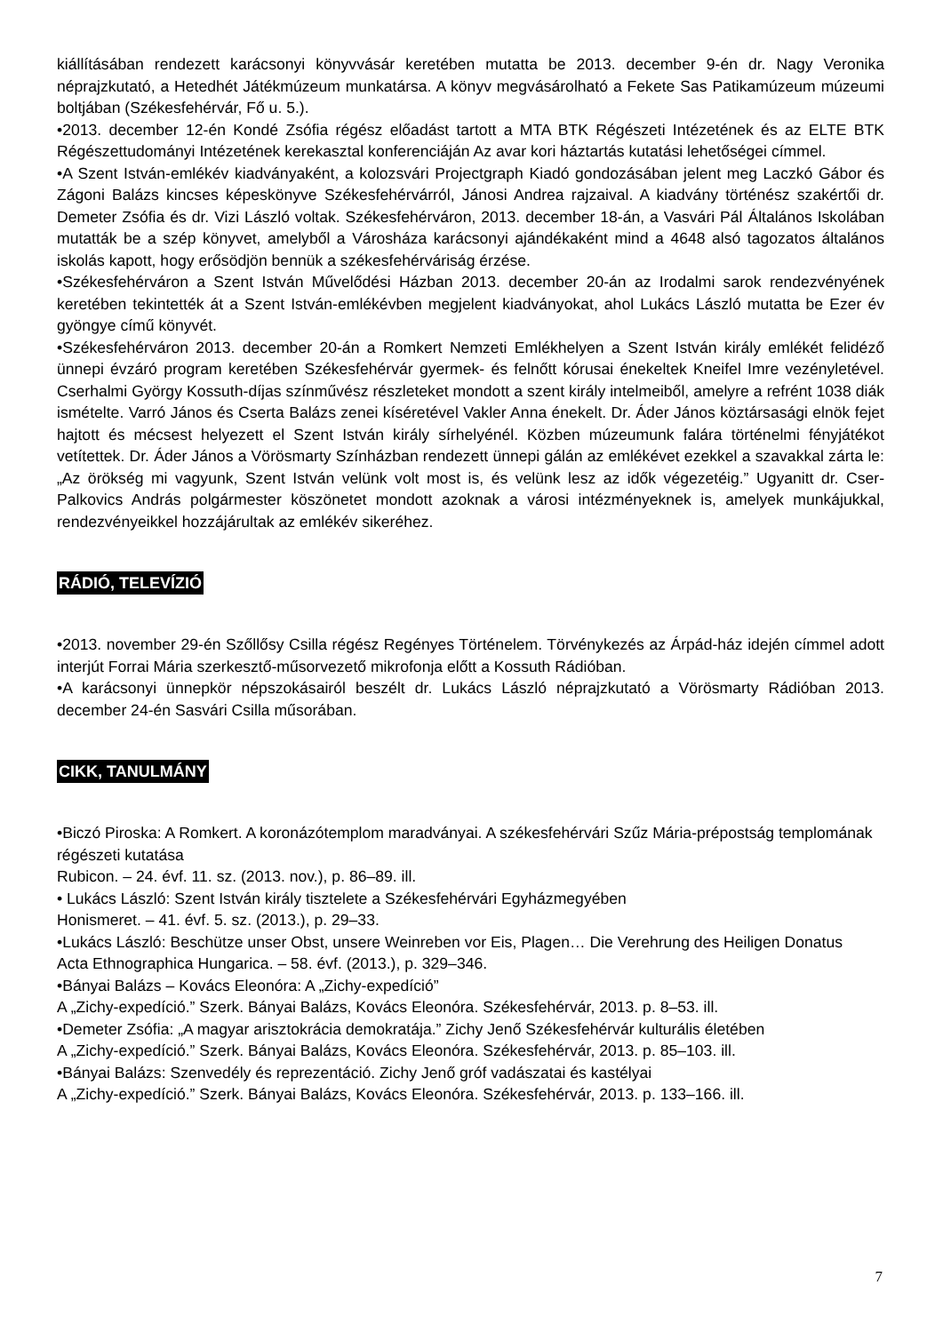kiállításában rendezett karácsonyi könyvvásár keretében mutatta be 2013. december 9-én dr. Nagy Veronika néprajzkutató, a Hetedhét Játékmúzeum munkatársa. A könyv megvásárolható a Fekete Sas Patikamúzeum múzeumi boltjában (Székesfehérvár, Fő u. 5.).
•2013. december 12-én Kondé Zsófia régész előadást tartott a MTA BTK Régészeti Intézetének és az ELTE BTK Régészettudományi Intézetének kerekasztal konferenciáján Az avar kori háztartás kutatási lehetőségei címmel.
•A Szent István-emlékév kiadványaként, a kolozsvári Projectgraph Kiadó gondozásában jelent meg Laczkó Gábor és Zágoni Balázs kincses képeskönyve Székesfehérvárról, Jánosi Andrea rajzaival. A kiadvány történész szakértői dr. Demeter Zsófia és dr. Vizi László voltak. Székesfehérváron, 2013. december 18-án, a Vasvári Pál Általános Iskolában mutatták be a szép könyvet, amelyből a Városháza karácsonyi ajándékaként mind a 4648 alsó tagozatos általános iskolás kapott, hogy erősödjön bennük a székesfehérváriság érzése.
•Székesfehérváron a Szent István Művelődési Házban 2013. december 20-án az Irodalmi sarok rendezvényének keretében tekintették át a Szent István-emlékévben megjelent kiadványokat, ahol Lukács László mutatta be Ezer év gyöngye című könyvét.
•Székesfehérváron 2013. december 20-án a Romkert Nemzeti Emlékhelyen a Szent István király emlékét felidéző ünnepi évzáró program keretében Székesfehérvár gyermek- és felnőtt kórusai énekeltek Kneifel Imre vezényletével. Cserhalmi György Kossuth-díjas színművész részleteket mondott a szent király intelmeiből, amelyre a refrént 1038 diák ismételte. Varró János és Cserta Balázs zenei kíséretével Vakler Anna énekelt. Dr. Áder János köztársasági elnök fejet hajtott és mécsest helyezett el Szent István király sírhelyénél. Közben múzeumunk falára történelmi fényjátékot vetítettek. Dr. Áder János a Vörösmarty Színházban rendezett ünnepi gálán az emlékévet ezekkel a szavakkal zárta le: „Az örökség mi vagyunk, Szent István velünk volt most is, és velünk lesz az idők végezetéig.” Ugyanitt dr. Cser-Palkovics András polgármester köszönetet mondott azoknak a városi intézményeknek is, amelyek munkájukkal, rendezvényeikkel hozzájárultak az emlékév sikeréhez.
RÁDIÓ, TELEVÍZIÓ
•2013. november 29-én Szőllősy Csilla régész Regényes Történelem. Törvénykezés az Árpád-ház idején címmel adott interjút Forrai Mária szerkesztő-műsorvezető mikrofonja előtt a Kossuth Rádióban.
•A karácsonyi ünnepkör népszokásairól beszélt dr. Lukács László néprajzkutató a Vörösmarty Rádióban 2013. december 24-én Sasvári Csilla műsorában.
CIKK, TANULMÁNY
•Biczó Piroska: A Romkert. A koronázótemplom maradványai. A székesfehérvári Szűz Mária-prépostság templomának régészeti kutatása
Rubicon. – 24. évf. 11. sz. (2013. nov.), p. 86–89. ill.
• Lukács László: Szent István király tisztelete a Székesfehérvári Egyházmegyében
Honismeret. – 41. évf. 5. sz. (2013.), p. 29–33.
•Lukács László: Beschütze unser Obst, unsere Weinreben vor Eis, Plagen… Die Verehrung des Heiligen Donatus
Acta Ethnographica Hungarica. – 58. évf. (2013.), p. 329–346.
•Bányai Balázs – Kovács Eleonóra: A „Zichy-expedíció”
A „Zichy-expedíció.” Szerk. Bányai Balázs, Kovács Eleonóra. Székesfehérvár, 2013. p. 8–53. ill.
•Demeter Zsófia: „A magyar arisztokrácia demokratája.” Zichy Jenő Székesfehérvár kulturális életében
A „Zichy-expedíció.” Szerk. Bányai Balázs, Kovács Eleonóra. Székesfehérvár, 2013. p. 85–103. ill.
•Bányai Balázs: Szenvedély és reprezentáció. Zichy Jenő gróf vadászatai és kastélyai
A „Zichy-expedíció.” Szerk. Bányai Balázs, Kovács Eleonóra. Székesfehérvár, 2013. p. 133–166. ill.
7